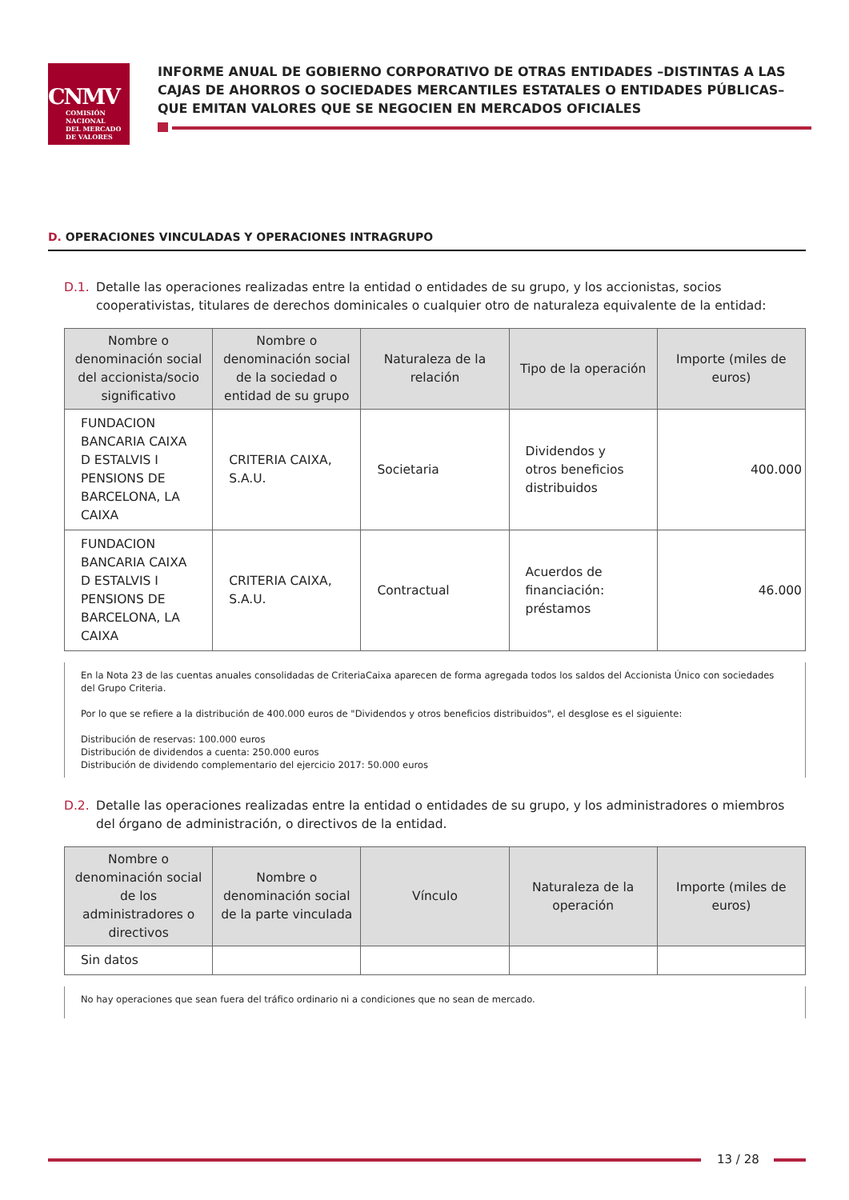CNMV
COMISIÓN
NACIONAL
DEL MERCADO
DE VALORES
INFORME ANUAL DE GOBIERNO CORPORATIVO DE OTRAS ENTIDADES –DISTINTAS A LAS CAJAS DE AHORROS O SOCIEDADES MERCANTILES ESTATALES O ENTIDADES PÚBLICAS– QUE EMITAN VALORES QUE SE NEGOCIEN EN MERCADOS OFICIALES
D. OPERACIONES VINCULADAS Y OPERACIONES INTRAGRUPO
D.1. Detalle las operaciones realizadas entre la entidad o entidades de su grupo, y los accionistas, socios cooperativistas, titulares de derechos dominicales o cualquier otro de naturaleza equivalente de la entidad:
| Nombre o denominación social del accionista/socio significativo | Nombre o denominación social de la sociedad o entidad de su grupo | Naturaleza de la relación | Tipo de la operación | Importe (miles de euros) |
| --- | --- | --- | --- | --- |
| FUNDACION BANCARIA CAIXA D ESTALVIS I PENSIONS DE BARCELONA, LA CAIXA | CRITERIA CAIXA, S.A.U. | Societaria | Dividendos y otros beneficios distribuidos | 400.000 |
| FUNDACION BANCARIA CAIXA D ESTALVIS I PENSIONS DE BARCELONA, LA CAIXA | CRITERIA CAIXA, S.A.U. | Contractual | Acuerdos de financiación: préstamos | 46.000 |
En la Nota 23 de las cuentas anuales consolidadas de CriteriaCaixa aparecen de forma agregada todos los saldos del Accionista Único con sociedades del Grupo Criteria.
Por lo que se refiere a la distribución de 400.000 euros de "Dividendos y otros beneficios distribuidos", el desglose es el siguiente:
Distribución de reservas: 100.000 euros
Distribución de dividendos a cuenta: 250.000 euros
Distribución de dividendo complementario del ejercicio 2017: 50.000 euros
D.2. Detalle las operaciones realizadas entre la entidad o entidades de su grupo, y los administradores o miembros del órgano de administración, o directivos de la entidad.
| Nombre o denominación social de los administradores o directivos | Nombre o denominación social de la parte vinculada | Vínculo | Naturaleza de la operación | Importe (miles de euros) |
| --- | --- | --- | --- | --- |
| Sin datos | | | | |
No hay operaciones que sean fuera del tráfico ordinario ni a condiciones que no sean de mercado.
13 / 28